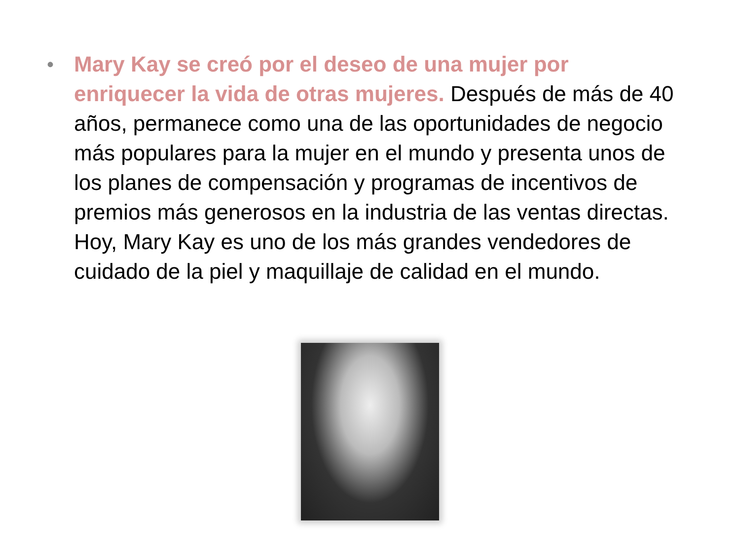• Mary Kay se creó por el deseo de una mujer por enriquecer la vida de otras mujeres. Después de más de 40 años, permanece como una de las oportunidades de negocio más populares para la mujer en el mundo y presenta unos de los planes de compensación y programas de incentivos de premios más generosos en la industria de las ventas directas. Hoy, Mary Kay es uno de los más grandes vendedores de cuidado de la piel y maquillaje de calidad en el mundo.